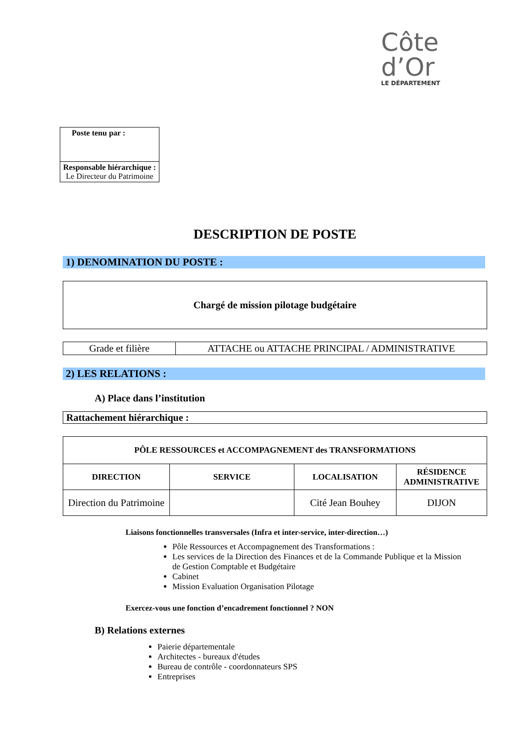Côte
d’Or
LE DÉPARTEMENT
Poste tenu par :
Responsable hiérarchique :
Le Directeur du Patrimoine
DESCRIPTION DE POSTE
1) DENOMINATION DU POSTE :
Chargé de mission pilotage budgétaire
| Grade et filière | ATTACHE ou ATTACHE PRINCIPAL / ADMINISTRATIVE |
2) LES RELATIONS :
A) Place dans l’institution
Rattachement hiérarchique :
| PÔLE RESSOURCES et ACCOMPAGNEMENT des TRANSFORMATIONS | | | |
| --- | --- | --- | --- |
| DIRECTION | SERVICE | LOCALISATION | RÉSIDENCE ADMINISTRATIVE |
| Direction du Patrimoine | | Cité Jean Bouhey | DIJON |
Liaisons fonctionnelles transversales (Infra et inter-service, inter-direction…)
Pôle Ressources et Accompagnement des Transformations :
Les services de la Direction des Finances et de la Commande Publique et la Mission de Gestion Comptable et Budgétaire
Cabinet
Mission Evaluation Organisation Pilotage
Exercez-vous une fonction d’encadrement fonctionnel ? NON
B) Relations externes
Paierie départementale
Architectes - bureaux d'études
Bureau de contrôle - coordonnateurs SPS
Entreprises